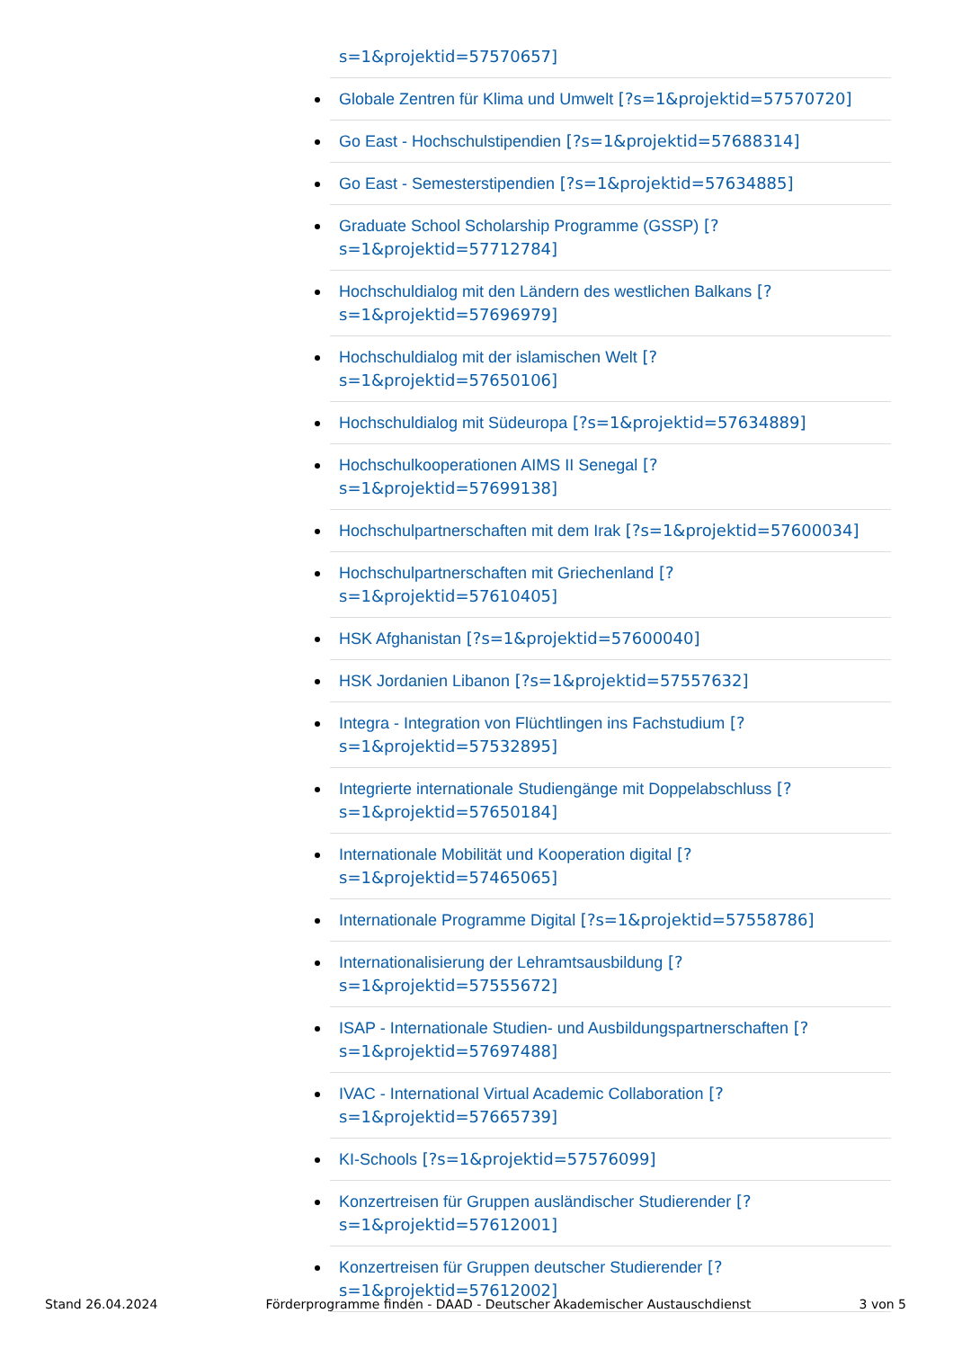s=1&projektid=57570657]
Globale Zentren für Klima und Umwelt [?s=1&projektid=57570720]
Go East - Hochschulstipendien [?s=1&projektid=57688314]
Go East - Semesterstipendien [?s=1&projektid=57634885]
Graduate School Scholarship Programme (GSSP) [?
s=1&projektid=57712784]
Hochschuldialog mit den Ländern des westlichen Balkans [?
s=1&projektid=57696979]
Hochschuldialog mit der islamischen Welt [?
s=1&projektid=57650106]
Hochschuldialog mit Südeuropa [?s=1&projektid=57634889]
Hochschulkooperationen AIMS II Senegal [?
s=1&projektid=57699138]
Hochschulpartnerschaften mit dem Irak [?s=1&projektid=57600034]
Hochschulpartnerschaften mit Griechenland [?
s=1&projektid=57610405]
HSK Afghanistan [?s=1&projektid=57600040]
HSK Jordanien Libanon [?s=1&projektid=57557632]
Integra - Integration von Flüchtlingen ins Fachstudium [?
s=1&projektid=57532895]
Integrierte internationale Studiengänge mit Doppelabschluss [?
s=1&projektid=57650184]
Internationale Mobilität und Kooperation digital [?
s=1&projektid=57465065]
Internationale Programme Digital [?s=1&projektid=57558786]
Internationalisierung der Lehramtsausbildung [?
s=1&projektid=57555672]
ISAP - Internationale Studien- und Ausbildungspartnerschaften [?
s=1&projektid=57697488]
IVAC - International Virtual Academic Collaboration [?
s=1&projektid=57665739]
KI-Schools [?s=1&projektid=57576099]
Konzertreisen für Gruppen ausländischer Studierender [?
s=1&projektid=57612001]
Konzertreisen für Gruppen deutscher Studierender [?
s=1&projektid=57612002]
Stand 26.04.2024 Förderprogramme finden - DAAD - Deutscher Akademischer Austauschdienst 3 von 5